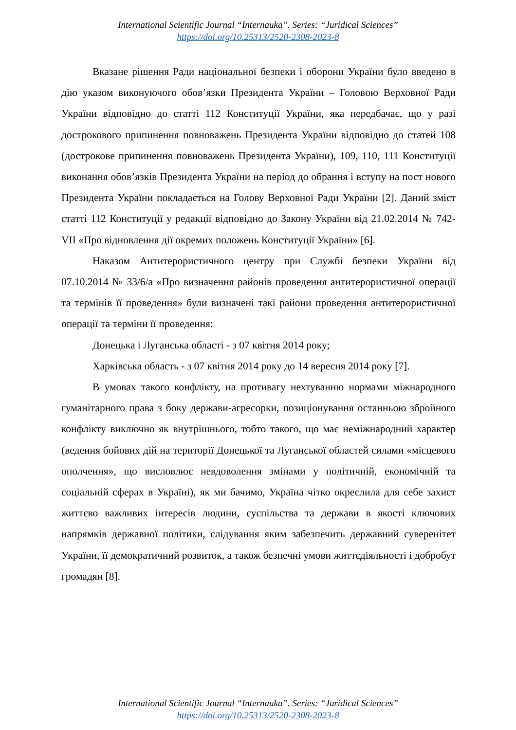International Scientific Journal “Internauka”. Series: “Juridical Sciences”
https://doi.org/10.25313/2520-2308-2023-8
Вказане рішення Ради національної безпеки і оборони України було введено в дію указом виконуючого обов’язки Президента України – Головою Верховної Ради України відповідно до статті 112 Конституції України, яка передбачає, що у разі дострокового припинення повноважень Президента України відповідно до статей 108 (дострокове припинення повноважень Президента України), 109, 110, 111 Конституції виконання обов’язків Президента України на період до обрання і вступу на пост нового Президента України покладається на Голову Верховної Ради України [2]. Даний зміст статті 112 Конституції у редакції відповідно до Закону України від 21.02.2014 № 742-VII «Про відновлення дії окремих положень Конституції України» [6].
Наказом Антитерористичного центру при Службі безпеки України від 07.10.2014 № 33/6/а «Про визначення районів проведення антитерористичної операції та термінів її проведення» були визначені такі райони проведення антитерористичної операції та терміни її проведення:
Донецька і Луганська області - з 07 квітня 2014 року;
Харківська область - з 07 квітня 2014 року до 14 вересня 2014 року [7].
В умовах такого конфлікту, на противагу нехтуванню нормами міжнародного гуманітарного права з боку держави-агресорки, позиціонування останньою збройного конфлікту виключно як внутрішнього, тобто такого, що має неміжнародний характер (ведення бойових дій на території Донецької та Луганської областей силами «місцевого ополчення», що висловлює невдоволення змінами у політичній, економічній та соціальній сферах в Україні), як ми бачимо, Україна чітко окреслила для себе захист життєво важливих інтересів людини, суспільства та держави в якості ключових напрямків державної політики, слідування яким забезпечить державний суверенітет України, її демократичний розвиток, а також безпечні умови життєдіяльності і добробут громадян [8].
International Scientific Journal “Internauka”. Series: “Juridical Sciences”
https://doi.org/10.25313/2520-2308-2023-8